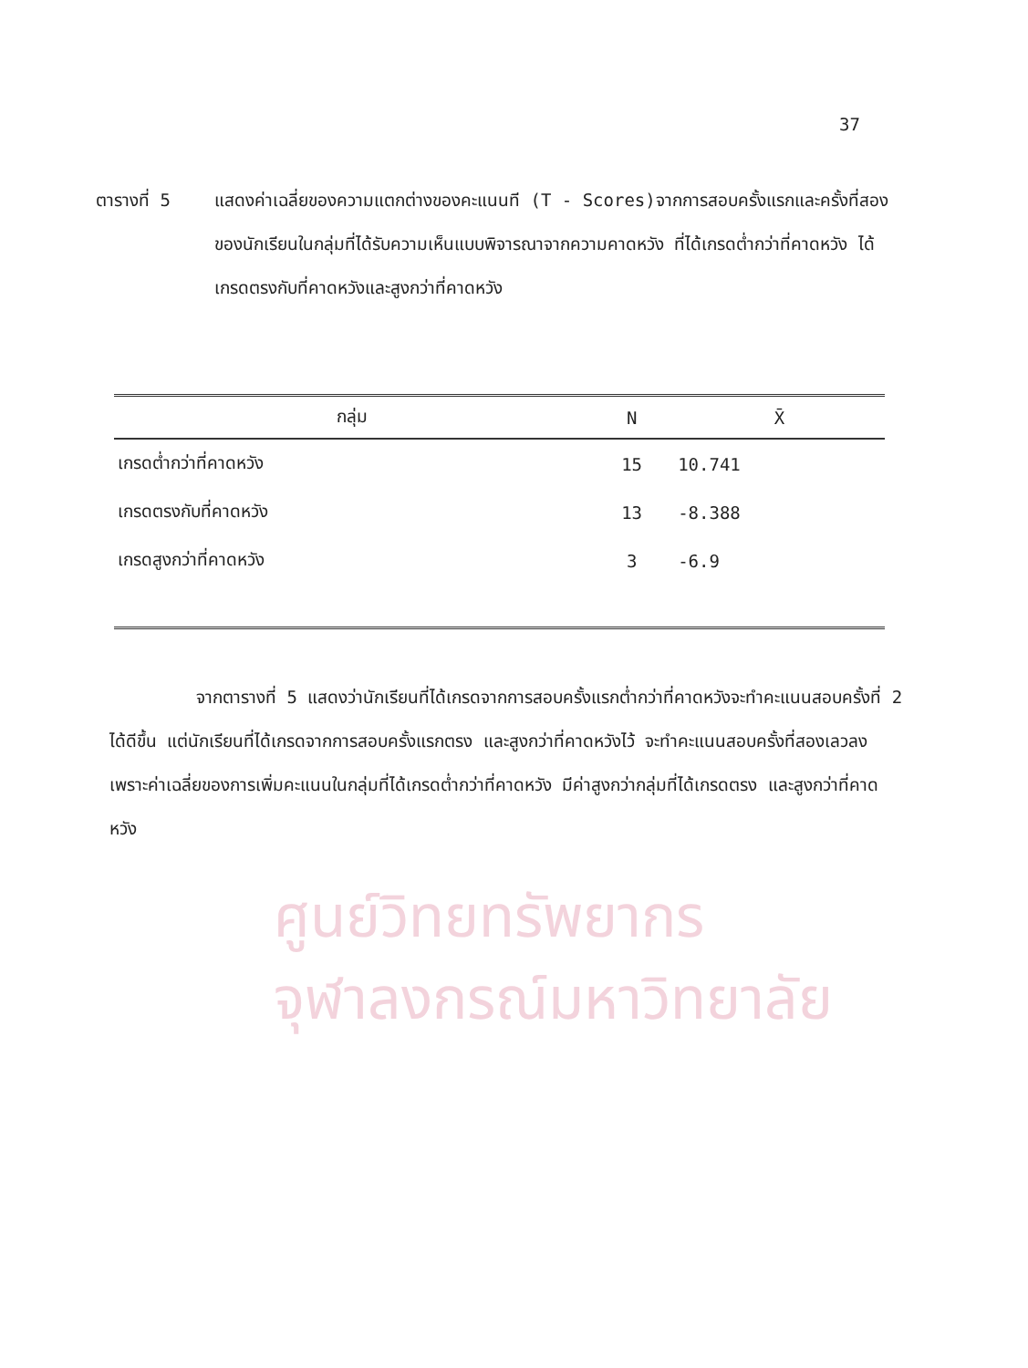ศูนย์วิทยทรัพยากร
จุฬาลงกรณ์มหาวิทยาลัย
37
ตารางที่ 5 แสดงค่าเฉลี่ยของความแตกต่างของคะแนนที (T - Scores)จากการสอบครั้งแรกและครั้งที่สองของนักเรียนในกลุ่มที่ได้รับความเห็นแบบพิจารณาจากความคาดหวัง ที่ได้เกรดต่ำกว่าที่คาดหวัง ได้เกรดตรงกับที่คาดหวังและสูงกว่าที่คาดหวัง
| กลุ่ม | N | X̄ |
| --- | --- | --- |
| เกรดต่ำกว่าที่คาดหวัง | 15 | 10.741 |
| เกรดตรงกับที่คาดหวัง | 13 | -8.388 |
| เกรดสูงกว่าที่คาดหวัง | 3 | -6.9 |
จากตารางที่ 5 แสดงว่านักเรียนที่ได้เกรดจากการสอบครั้งแรกต่ำกว่าที่คาดหวังจะทำคะแนนสอบครั้งที่ 2 ได้ดีขึ้น แต่นักเรียนที่ได้เกรดจากการสอบครั้งแรกตรง และสูงกว่าที่คาดหวังไว้ จะทำคะแนนสอบครั้งที่สองเลวลง เพราะค่าเฉลี่ยของการเพิ่มคะแนนในกลุ่มที่ได้เกรดต่ำกว่าที่คาดหวัง มีค่าสูงกว่ากลุ่มที่ได้เกรดตรง และสูงกว่าที่คาดหวัง